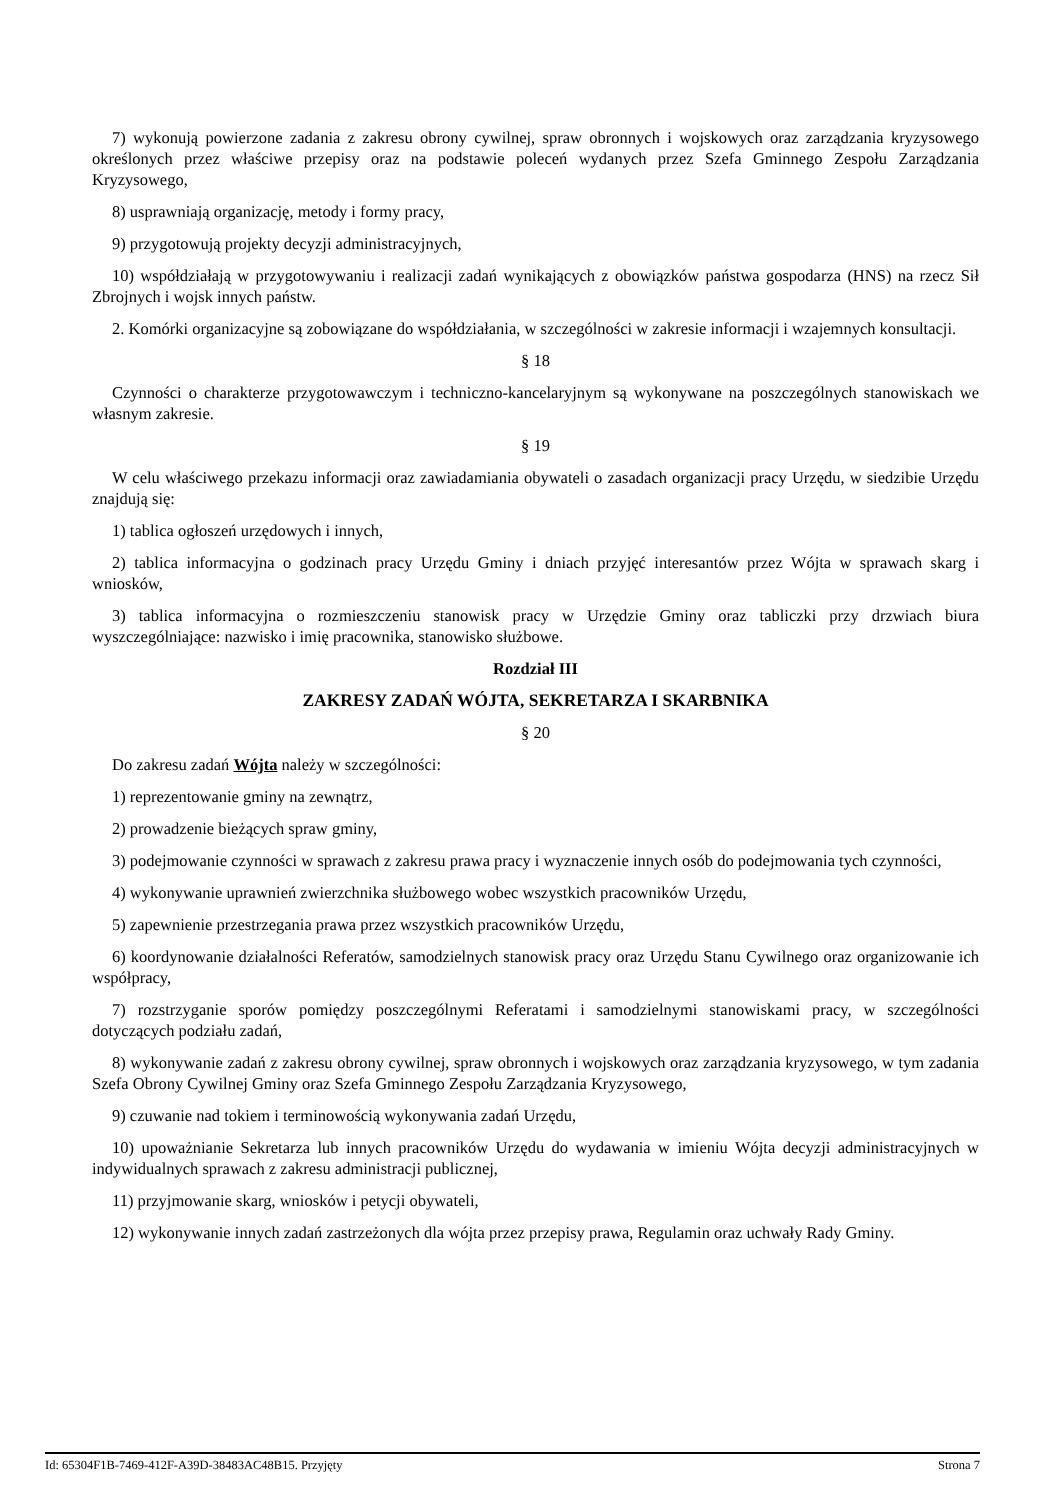7) wykonują powierzone zadania z zakresu obrony cywilnej, spraw obronnych i wojskowych oraz zarządzania kryzysowego określonych przez właściwe przepisy oraz na podstawie poleceń wydanych przez Szefa Gminnego Zespołu Zarządzania Kryzysowego,
8) usprawniają organizację, metody i formy pracy,
9) przygotowują projekty decyzji administracyjnych,
10) współdziałają w przygotowywaniu i realizacji zadań wynikających z obowiązków państwa gospodarza (HNS) na rzecz Sił Zbrojnych i wojsk innych państw.
2. Komórki organizacyjne są zobowiązane do współdziałania, w szczególności w zakresie informacji i wzajemnych konsultacji.
§ 18
Czynności o charakterze przygotowawczym i techniczno-kancelaryjnym są wykonywane na poszczególnych stanowiskach we własnym zakresie.
§ 19
W celu właściwego przekazu informacji oraz zawiadamiania obywateli o zasadach organizacji pracy Urzędu, w siedzibie Urzędu znajdują się:
1) tablica ogłoszeń urzędowych i innych,
2) tablica informacyjna o godzinach pracy Urzędu Gminy i dniach przyjęć interesantów przez Wójta w sprawach skarg i wniosków,
3) tablica informacyjna o rozmieszczeniu stanowisk pracy w Urzędzie Gminy oraz tabliczki przy drzwiach biura wyszczególniające: nazwisko i imię pracownika, stanowisko służbowe.
Rozdział III
ZAKRESY ZADAŃ WÓJTA, SEKRETARZA I SKARBNIKA
§ 20
Do zakresu zadań Wójta należy w szczególności:
1) reprezentowanie gminy na zewnątrz,
2) prowadzenie bieżących spraw gminy,
3) podejmowanie czynności w sprawach z zakresu prawa pracy i wyznaczenie innych osób do podejmowania tych czynności,
4) wykonywanie uprawnień zwierzchnika służbowego wobec wszystkich pracowników Urzędu,
5) zapewnienie przestrzegania prawa przez wszystkich pracowników Urzędu,
6) koordynowanie działalności Referatów, samodzielnych stanowisk pracy oraz Urzędu Stanu Cywilnego oraz organizowanie ich współpracy,
7) rozstrzyganie sporów pomiędzy poszczególnymi Referatami i samodzielnymi stanowiskami pracy, w szczególności dotyczących podziału zadań,
8) wykonywanie zadań z zakresu obrony cywilnej, spraw obronnych i wojskowych oraz zarządzania kryzysowego, w tym zadania Szefa Obrony Cywilnej Gminy oraz Szefa Gminnego Zespołu Zarządzania Kryzysowego,
9) czuwanie nad tokiem i terminowością wykonywania zadań Urzędu,
10) upoważnianie Sekretarza lub innych pracowników Urzędu do wydawania w imieniu Wójta decyzji administracyjnych w indywidualnych sprawach z zakresu administracji publicznej,
11) przyjmowanie skarg, wniosków i petycji obywateli,
12) wykonywanie innych zadań zastrzeżonych dla wójta przez przepisy prawa, Regulamin oraz uchwały Rady Gminy.
Id: 65304F1B-7469-412F-A39D-38483AC48B15. Przyjęty Strona 7